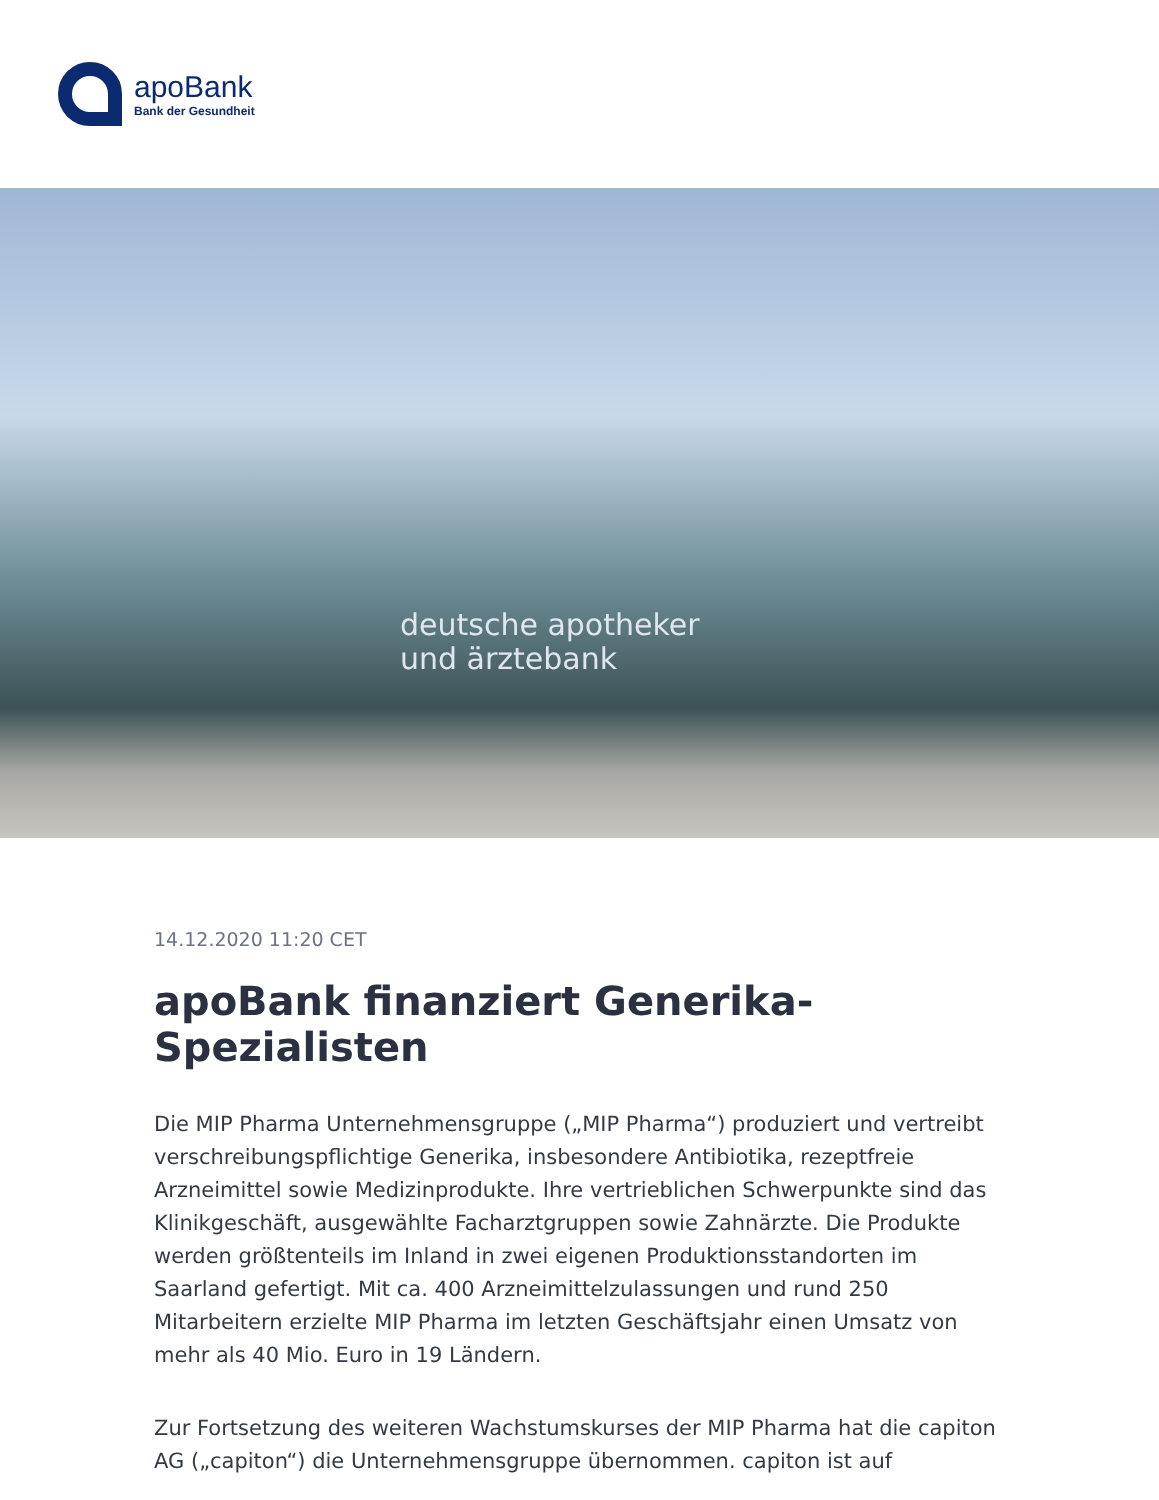apoBank
Bank der Gesundheit
deutsche apotheker
und ärztebank
14.12.2020 11:20 CET
apoBank finanziert Generika-Spezialisten
Die MIP Pharma Unternehmensgruppe („MIP Pharma“) produziert und vertreibt verschreibungspflichtige Generika, insbesondere Antibiotika, rezeptfreie Arzneimittel sowie Medizinprodukte. Ihre vertrieblichen Schwerpunkte sind das Klinikgeschäft, ausgewählte Facharztgruppen sowie Zahnärzte. Die Produkte werden größtenteils im Inland in zwei eigenen Produktionsstandorten im Saarland gefertigt. Mit ca. 400 Arzneimittelzulassungen und rund 250 Mitarbeitern erzielte MIP Pharma im letzten Geschäftsjahr einen Umsatz von mehr als 40 Mio. Euro in 19 Ländern.
Zur Fortsetzung des weiteren Wachstumskurses der MIP Pharma hat die capiton AG („capiton“) die Unternehmensgruppe übernommen. capiton ist auf